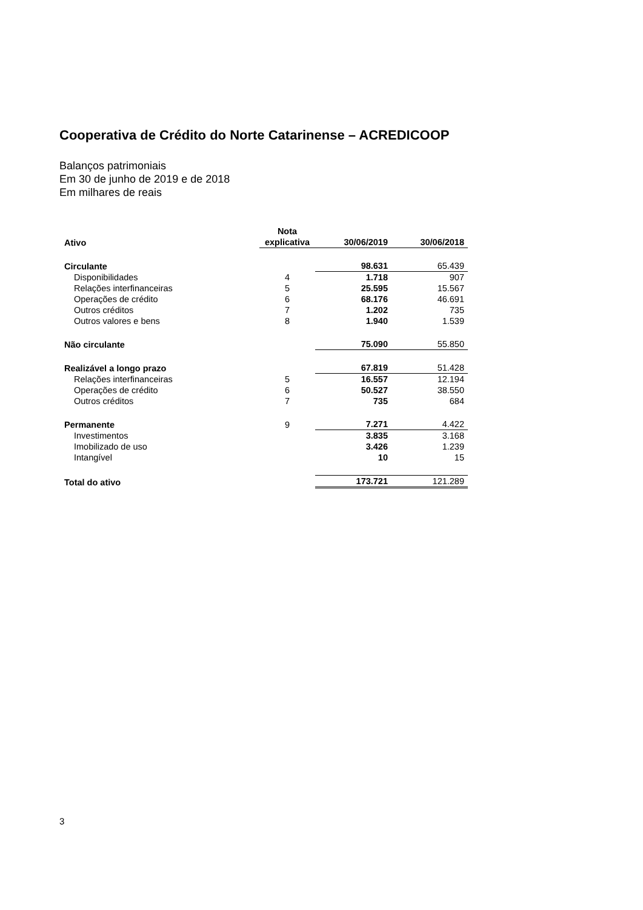Cooperativa de Crédito do Norte Catarinense – ACREDICOOP
Balanços patrimoniais
Em 30 de junho de 2019 e de 2018
Em milhares de reais
| Ativo | Nota explicativa | 30/06/2019 | 30/06/2018 |
| --- | --- | --- | --- |
| Circulante | | 98.631 | 65.439 |
| Disponibilidades | 4 | 1.718 | 907 |
| Relações interfinanceiras | 5 | 25.595 | 15.567 |
| Operações de crédito | 6 | 68.176 | 46.691 |
| Outros créditos | 7 | 1.202 | 735 |
| Outros valores e bens | 8 | 1.940 | 1.539 |
| Não circulante | | 75.090 | 55.850 |
| Realizável a longo prazo | | 67.819 | 51.428 |
| Relações interfinanceiras | 5 | 16.557 | 12.194 |
| Operações de crédito | 6 | 50.527 | 38.550 |
| Outros créditos | 7 | 735 | 684 |
| Permanente | 9 | 7.271 | 4.422 |
| Investimentos | | 3.835 | 3.168 |
| Imobilizado de uso | | 3.426 | 1.239 |
| Intangível | | 10 | 15 |
| Total do ativo | | 173.721 | 121.289 |
3